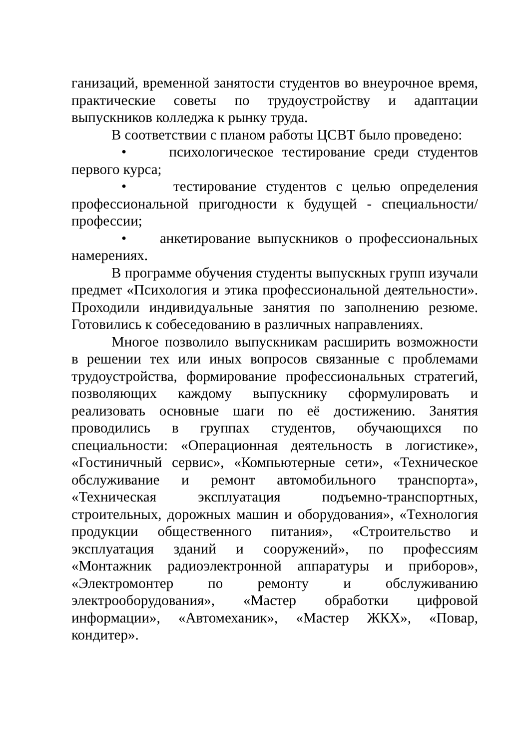ганизаций, временной занятости студентов во внеурочное время, практические советы по трудоустройству и адаптации выпускников колледжа к рынку труда.
В соответствии с планом работы ЦСВТ было проведено:
• психологическое тестирование среди студентов первого курса;
• тестирование студентов с целью определения профессиональной пригодности к будущей - специальности/профессии;
• анкетирование выпускников о профессиональных намерениях.
В программе обучения студенты выпускных групп изучали предмет «Психология и этика профессиональной деятельности». Проходили индивидуальные занятия по заполнению резюме. Готовились к собеседованию в различных направлениях.
Многое позволило выпускникам расширить возможности в решении тех или иных вопросов связанные с проблемами трудоустройства, формирование профессиональных стратегий, позволяющих каждому выпускнику сформулировать и реализовать основные шаги по её достижению. Занятия проводились в группах студентов, обучающихся по специальности: «Операционная деятельность в логистике», «Гостиничный сервис», «Компьютерные сети», «Техническое обслуживание и ремонт автомобильного транспорта», «Техническая эксплуатация подъемно-транспортных, строительных, дорожных машин и оборудования», «Технология продукции общественного питания», «Строительство и эксплуатация зданий и сооружений», по профессиям «Монтажник радиоэлектронной аппаратуры и приборов», «Электромонтер по ремонту и обслуживанию электрооборудования», «Мастер обработки цифровой информации», «Автомеханик», «Мастер ЖКХ», «Повар, кондитер».